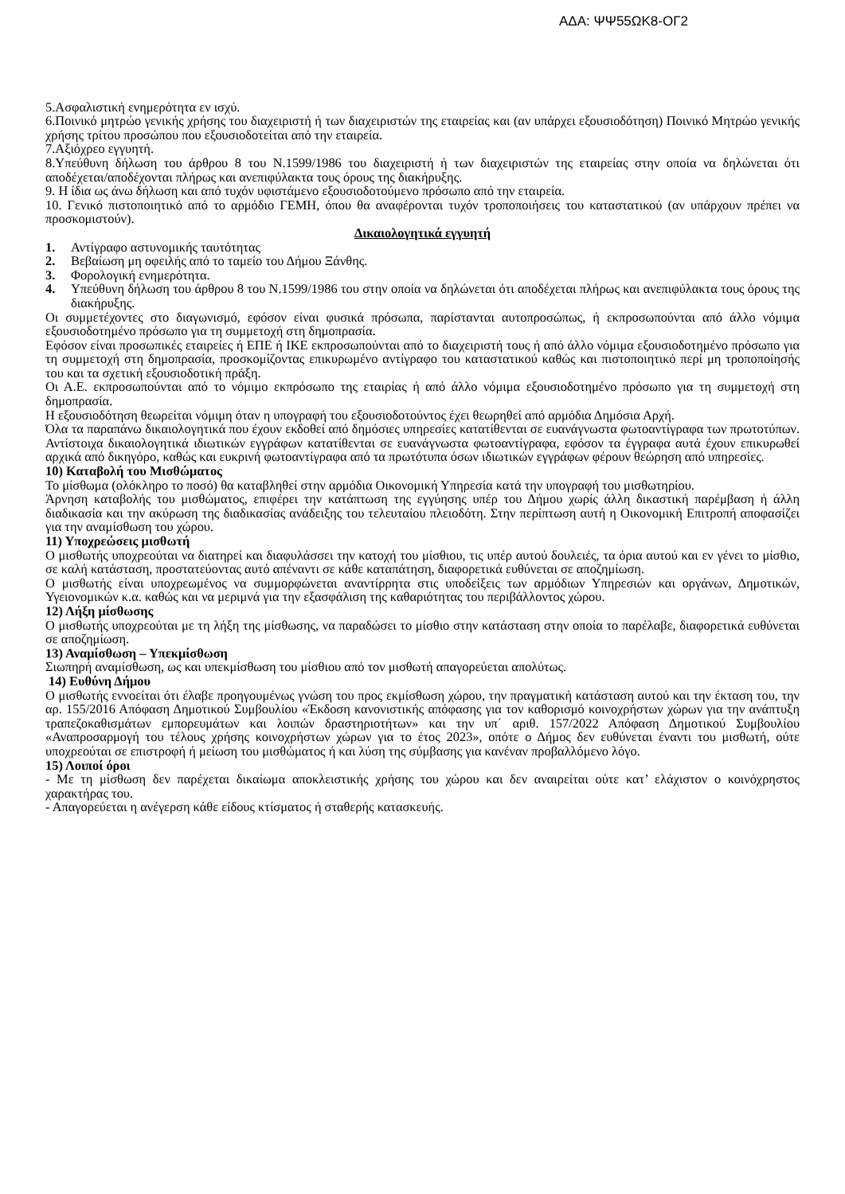ΑΔΑ: ΨΨ55ΩΚ8-ΟΓ2
5.Ασφαλιστική ενημερότητα εν ισχύ.
6.Ποινικό μητρώο γενικής χρήσης του διαχειριστή ή των διαχειριστών της εταιρείας και (αν υπάρχει εξουσιοδότηση) Ποινικό Μητρώο γενικής χρήσης τρίτου προσώπου που εξουσιοδοτείται από την εταιρεία.
7.Αξιόχρεο εγγυητή.
8.Υπεύθυνη δήλωση του άρθρου 8 του Ν.1599/1986 του διαχειριστή ή των διαχειριστών της εταιρείας στην οποία να δηλώνεται ότι αποδέχεται/αποδέχονται πλήρως και ανεπιφύλακτα τους όρους της διακήρυξης.
9. Η ίδια ως άνω δήλωση και από τυχόν υφιστάμενο εξουσιοδοτούμενο πρόσωπο από την εταιρεία.
10. Γενικό πιστοποιητικό από το αρμόδιο ΓΕΜΗ, όπου θα αναφέρονται τυχόν τροποποιήσεις του καταστατικού (αν υπάρχουν πρέπει να προσκομιστούν).
Δικαιολογητικά εγγυητή
1. Αντίγραφο αστυνομικής ταυτότητας
2. Βεβαίωση μη οφειλής από το ταμείο του Δήμου Ξάνθης.
3. Φορολογική ενημερότητα.
4. Υπεύθυνη δήλωση του άρθρου 8 του Ν.1599/1986 του στην οποία να δηλώνεται ότι αποδέχεται πλήρως και ανεπιφύλακτα τους όρους της διακήρυξης.
Οι συμμετέχοντες στο διαγωνισμό, εφόσον είναι φυσικά πρόσωπα, παρίστανται αυτοπροσώπως, ή εκπροσωπούνται από άλλο νόμιμα εξουσιοδοτημένο πρόσωπο για τη συμμετοχή στη δημοπρασία.
Εφόσον είναι προσωπικές εταιρείες ή ΕΠΕ ή ΙΚΕ εκπροσωπούνται από το διαχειριστή τους ή από άλλο νόμιμα εξουσιοδοτημένο πρόσωπο για τη συμμετοχή στη δημοπρασία, προσκομίζοντας επικυρωμένο αντίγραφο του καταστατικού καθώς και πιστοποιητικό περί μη τροποποίησής του και τα σχετική εξουσιοδοτική πράξη.
Οι Α.Ε. εκπροσωπούνται από το νόμιμο εκπρόσωπο της εταιρίας ή από άλλο νόμιμα εξουσιοδοτημένο πρόσωπο για τη συμμετοχή στη δημοπρασία.
Η εξουσιοδότηση θεωρείται νόμιμη όταν η υπογραφή του εξουσιοδοτούντος έχει θεωρηθεί από αρμόδια Δημόσια Αρχή.
Όλα τα παραπάνω δικαιολογητικά που έχουν εκδοθεί από δημόσιες υπηρεσίες κατατίθενται σε ευανάγνωστα φωτοαντίγραφα των πρωτοτύπων. Αντίστοιχα δικαιολογητικά ιδιωτικών εγγράφων κατατίθενται σε ευανάγνωστα φωτοαντίγραφα, εφόσον τα έγγραφα αυτά έχουν επικυρωθεί αρχικά από δικηγόρο, καθώς και ευκρινή φωτοαντίγραφα από τα πρωτότυπα όσων ιδιωτικών εγγράφων φέρουν θεώρηση από υπηρεσίες.
10) Καταβολή του Μισθώματος
Το μίσθωμα (ολόκληρο το ποσό) θα καταβληθεί στην αρμόδια Οικονομική Υπηρεσία κατά την υπογραφή του μισθωτηρίου.
Άρνηση καταβολής του μισθώματος, επιφέρει την κατάπτωση της εγγύησης υπέρ του Δήμου χωρίς άλλη δικαστική παρέμβαση ή άλλη διαδικασία και την ακύρωση της διαδικασίας ανάδειξης του τελευταίου πλειοδότη. Στην περίπτωση αυτή η Οικονομική Επιτροπή αποφασίζει για την αναμίσθωση του χώρου.
11) Υποχρεώσεις μισθωτή
Ο μισθωτής υποχρεούται να διατηρεί και διαφυλάσσει την κατοχή του μίσθιου, τις υπέρ αυτού δουλειές, τα όρια αυτού και εν γένει το μίσθιο, σε καλή κατάσταση, προστατεύοντας αυτό απέναντι σε κάθε καταπάτηση, διαφορετικά ευθύνεται σε αποζημίωση.
Ο μισθωτής είναι υποχρεωμένος να συμμορφώνεται αναντίρρητα στις υποδείξεις των αρμόδιων Υπηρεσιών και οργάνων, Δημοτικών, Υγειονομικών κ.α. καθώς και να μεριμνά για την εξασφάλιση της καθαριότητας του περιβάλλοντος χώρου.
12) Λήξη μίσθωσης
Ο μισθωτής υποχρεούται με τη λήξη της μίσθωσης, να παραδώσει το μίσθιο στην κατάσταση στην οποία το παρέλαβε, διαφορετικά ευθύνεται σε αποζημίωση.
13) Αναμίσθωση – Υπεκμίσθωση
Σιωπηρή αναμίσθωση, ως και υπεκμίσθωση του μίσθιου από τον μισθωτή απαγορεύεται απολύτως.
14) Ευθύνη Δήμου
Ο μισθωτής εννοείται ότι έλαβε προηγουμένως γνώση του προς εκμίσθωση χώρου, την πραγματική κατάσταση αυτού και την έκταση του, την αρ. 155/2016 Απόφαση Δημοτικού Συμβουλίου «Έκδοση κανονιστικής απόφασης για τον καθορισμό κοινοχρήστων χώρων για την ανάπτυξη τραπεζοκαθισμάτων εμπορευμάτων και λοιπών δραστηριοτήτων» και την υπ΄ αριθ. 157/2022 Απόφαση Δημοτικού Συμβουλίου «Αναπροσαρμογή του τέλους χρήσης κοινοχρήστων χώρων για το έτος 2023», οπότε ο Δήμος δεν ευθύνεται έναντι του μισθωτή, ούτε υποχρεούται σε επιστροφή ή μείωση του μισθώματος ή και λύση της σύμβασης για κανέναν προβαλλόμενο λόγο.
15) Λοιποί όροι
- Με τη μίσθωση δεν παρέχεται δικαίωμα αποκλειστικής χρήσης του χώρου και δεν αναιρείται ούτε κατ’ ελάχιστον ο κοινόχρηστος χαρακτήρας του.
- Απαγορεύεται η ανέγερση κάθε είδους κτίσματος ή σταθερής κατασκευής.